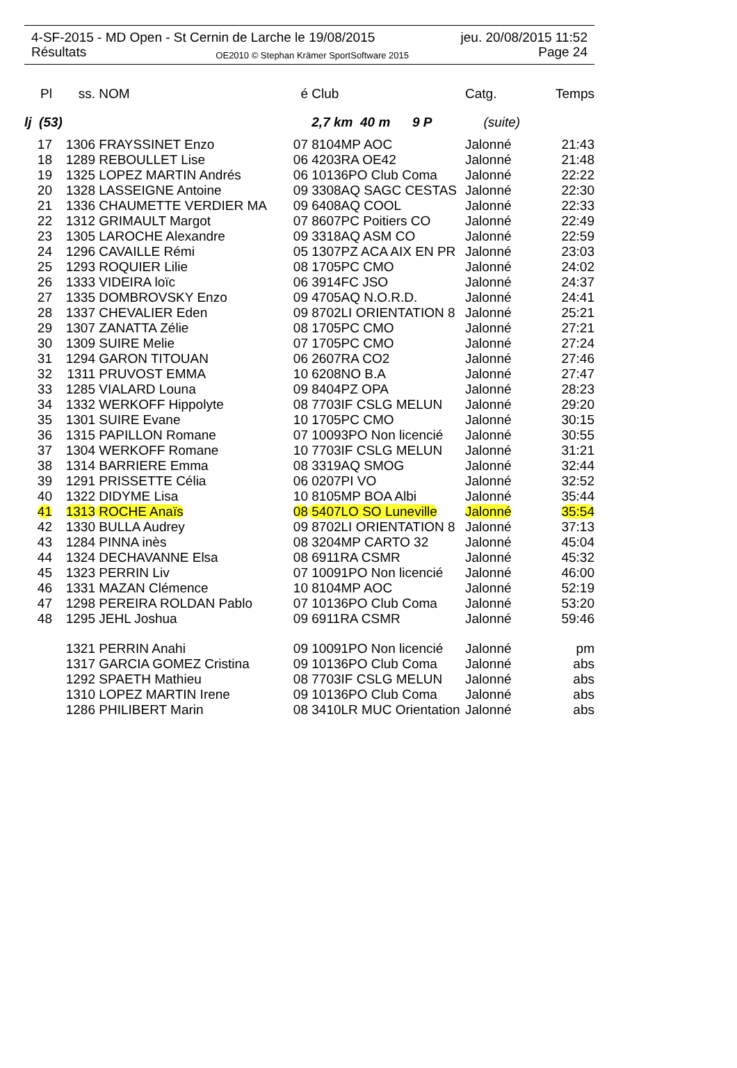4-SF-2015 - MD Open - St Cernin de Larche le 19/08/2015 jeu. 20/08/2015 11:52
Résultats OE2010 © Stephan Krämer SportSoftware 2015 Page 24
| Pl | ss. | NOM | é | Club | Catg. | Temps |
| --- | --- | --- | --- | --- | --- | --- |
| lj (53) | | | | 2,7 km 40 m 9 P | (suite) | |
| 17 | 1306 | FRAYSSINET Enzo | 07 | 8104MP AOC | Jalonné | 21:43 |
| 18 | 1289 | REBOULLET Lise | 06 | 4203RA OE42 | Jalonné | 21:48 |
| 19 | 1325 | LOPEZ MARTIN Andrés | 06 | 10136PO Club Coma | Jalonné | 22:22 |
| 20 | 1328 | LASSEIGNE Antoine | 09 | 3308AQ SAGC CESTAS | Jalonné | 22:30 |
| 21 | 1336 | CHAUMETTE VERDIER MA | 09 | 6408AQ COOL | Jalonné | 22:33 |
| 22 | 1312 | GRIMAULT Margot | 07 | 8607PC Poitiers CO | Jalonné | 22:49 |
| 23 | 1305 | LAROCHE Alexandre | 09 | 3318AQ ASM CO | Jalonné | 22:59 |
| 24 | 1296 | CAVAILLE Rémi | 05 | 1307PZ ACA AIX EN PR | Jalonné | 23:03 |
| 25 | 1293 | ROQUIER Lilie | 08 | 1705PC CMO | Jalonné | 24:02 |
| 26 | 1333 | VIDEIRA loïc | 06 | 3914FC JSO | Jalonné | 24:37 |
| 27 | 1335 | DOMBROVSKY Enzo | 09 | 4705AQ N.O.R.D. | Jalonné | 24:41 |
| 28 | 1337 | CHEVALIER Eden | 09 | 8702LI ORIENTATION 8 | Jalonné | 25:21 |
| 29 | 1307 | ZANATTA Zélie | 08 | 1705PC CMO | Jalonné | 27:21 |
| 30 | 1309 | SUIRE Melie | 07 | 1705PC CMO | Jalonné | 27:24 |
| 31 | 1294 | GARON TITOUAN | 06 | 2607RA CO2 | Jalonné | 27:46 |
| 32 | 1311 | PRUVOST EMMA | 10 | 6208NO B.A | Jalonné | 27:47 |
| 33 | 1285 | VIALARD Louna | 09 | 8404PZ OPA | Jalonné | 28:23 |
| 34 | 1332 | WERKOFF Hippolyte | 08 | 7703IF CSLG MELUN | Jalonné | 29:20 |
| 35 | 1301 | SUIRE Evane | 10 | 1705PC CMO | Jalonné | 30:15 |
| 36 | 1315 | PAPILLON Romane | 07 | 10093PO Non licencié | Jalonné | 30:55 |
| 37 | 1304 | WERKOFF Romane | 10 | 7703IF CSLG MELUN | Jalonné | 31:21 |
| 38 | 1314 | BARRIERE Emma | 08 | 3319AQ SMOG | Jalonné | 32:44 |
| 39 | 1291 | PRISSETTE Célia | 06 | 0207PI VO | Jalonné | 32:52 |
| 40 | 1322 | DIDYME Lisa | 10 | 8105MP BOA Albi | Jalonné | 35:44 |
| 41 | 1313 | ROCHE Anaïs | 08 | 5407LO SO Luneville | Jalonné | 35:54 |
| 42 | 1330 | BULLA Audrey | 09 | 8702LI ORIENTATION 8 | Jalonné | 37:13 |
| 43 | 1284 | PINNA inès | 08 | 3204MP CARTO 32 | Jalonné | 45:04 |
| 44 | 1324 | DECHAVANNE Elsa | 08 | 6911RA CSMR | Jalonné | 45:32 |
| 45 | 1323 | PERRIN Liv | 07 | 10091PO Non licencié | Jalonné | 46:00 |
| 46 | 1331 | MAZAN Clémence | 10 | 8104MP AOC | Jalonné | 52:19 |
| 47 | 1298 | PEREIRA ROLDAN Pablo | 07 | 10136PO Club Coma | Jalonné | 53:20 |
| 48 | 1295 | JEHL Joshua | 09 | 6911RA CSMR | Jalonné | 59:46 |
| | 1321 | PERRIN Anahi | 09 | 10091PO Non licencié | Jalonné | pm |
| | 1317 | GARCIA GOMEZ Cristina | 09 | 10136PO Club Coma | Jalonné | abs |
| | 1292 | SPAETH Mathieu | 08 | 7703IF CSLG MELUN | Jalonné | abs |
| | 1310 | LOPEZ MARTIN Irene | 09 | 10136PO Club Coma | Jalonné | abs |
| | 1286 | PHILIBERT Marin | 08 | 3410LR MUC Orientation | Jalonné | abs |